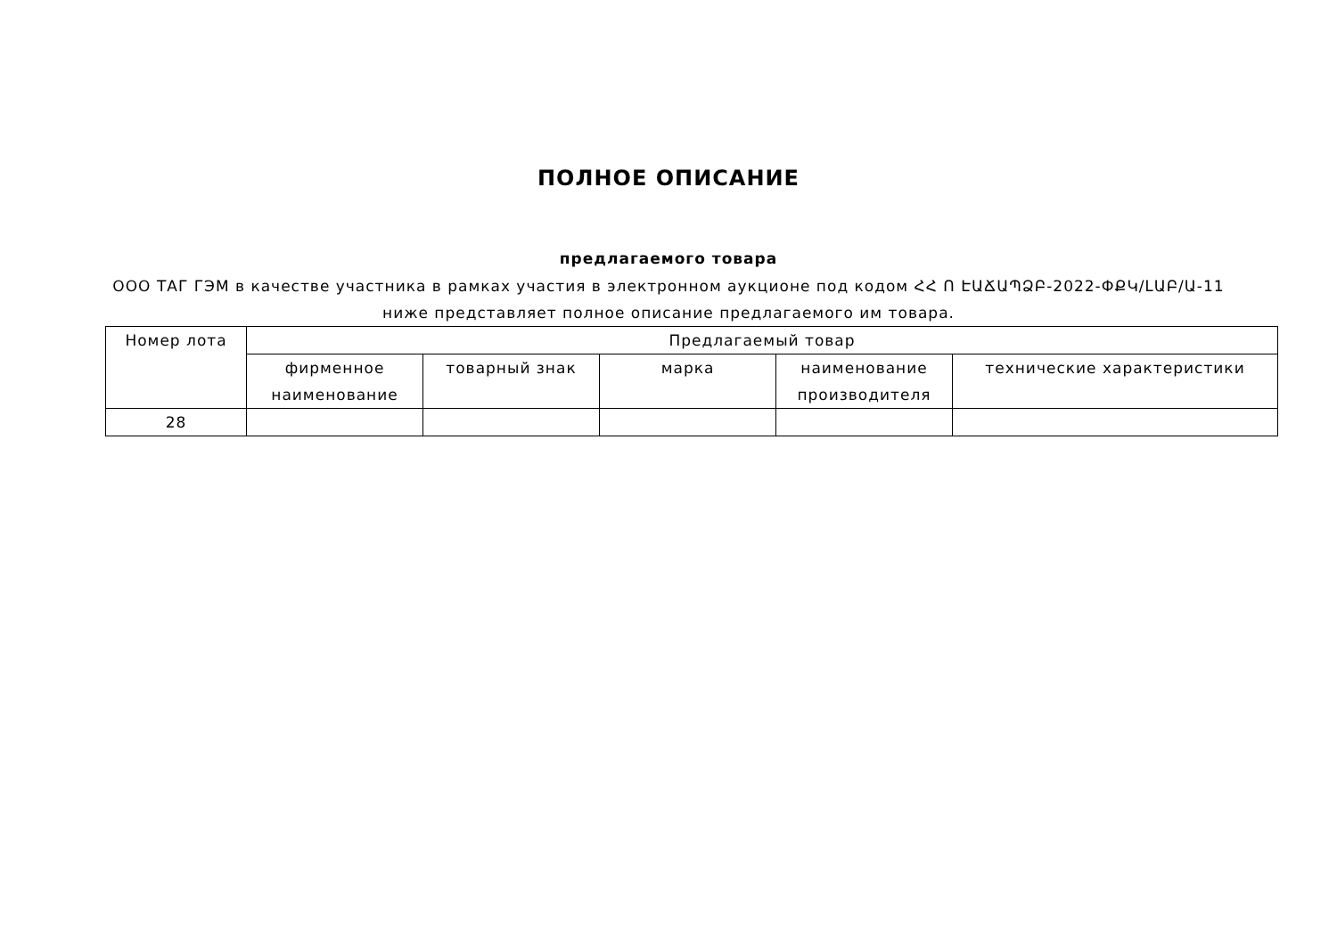ПОЛНОЕ ОПИСАНИЕ
предлагаемого товара
ООО ТАГ ГЭМ в качестве участника в рамках участия в электронном аукционе под кодом ՀՀ Ո ԷԱՃԱՊՁԲ-2022-ՓՔԿ/ԼԱԲ/Ա-11 ниже представляет полное описание предлагаемого им товара.
| Номер лота | Предлагаемый товар | | | | |
| --- | --- | --- | --- | --- | --- |
| | фирменное наименование | товарный знак | марка | наименование производителя | технические характеристики |
| 28 | | | | | |